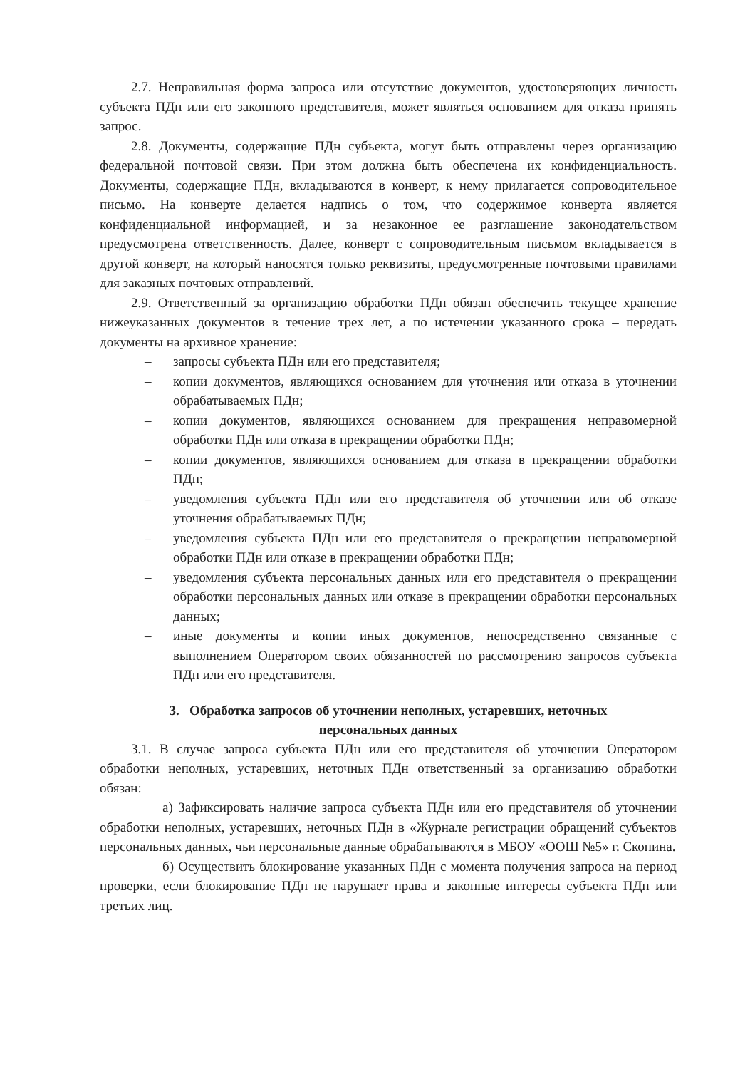2.7. Неправильная форма запроса или отсутствие документов, удостоверяющих личность субъекта ПДн или его законного представителя, может являться основанием для отказа принять запрос.
2.8. Документы, содержащие ПДн субъекта, могут быть отправлены через организацию федеральной почтовой связи. При этом должна быть обеспечена их конфиденциальность. Документы, содержащие ПДн, вкладываются в конверт, к нему прилагается сопроводительное письмо. На конверте делается надпись о том, что содержимое конверта является конфиденциальной информацией, и за незаконное ее разглашение законодательством предусмотрена ответственность. Далее, конверт с сопроводительным письмом вкладывается в другой конверт, на который наносятся только реквизиты, предусмотренные почтовыми правилами для заказных почтовых отправлений.
2.9. Ответственный за организацию обработки ПДн обязан обеспечить текущее хранение нижеуказанных документов в течение трех лет, а по истечении указанного срока – передать документы на архивное хранение:
– запросы субъекта ПДн или его представителя;
– копии документов, являющихся основанием для уточнения или отказа в уточнении обрабатываемых ПДн;
– копии документов, являющихся основанием для прекращения неправомерной обработки ПДн или отказа в прекращении обработки ПДн;
– копии документов, являющихся основанием для отказа в прекращении обработки ПДн;
– уведомления субъекта ПДн или его представителя об уточнении или об отказе уточнения обрабатываемых ПДн;
– уведомления субъекта ПДн или его представителя о прекращении неправомерной обработки ПДн или отказе в прекращении обработки ПДн;
– уведомления субъекта персональных данных или его представителя о прекращении обработки персональных данных или отказе в прекращении обработки персональных данных;
– иные документы и копии иных документов, непосредственно связанные с выполнением Оператором своих обязанностей по рассмотрению запросов субъекта ПДн или его представителя.
3. Обработка запросов об уточнении неполных, устаревших, неточных персональных данных
3.1. В случае запроса субъекта ПДн или его представителя об уточнении Оператором обработки неполных, устаревших, неточных ПДн ответственный за организацию обработки обязан:
а) Зафиксировать наличие запроса субъекта ПДн или его представителя об уточнении обработки неполных, устаревших, неточных ПДн в «Журнале регистрации обращений субъектов персональных данных, чьи персональные данные обрабатываются в МБОУ «ООШ №5» г. Скопина.
б) Осуществить блокирование указанных ПДн с момента получения запроса на период проверки, если блокирование ПДн не нарушает права и законные интересы субъекта ПДн или третьих лиц.